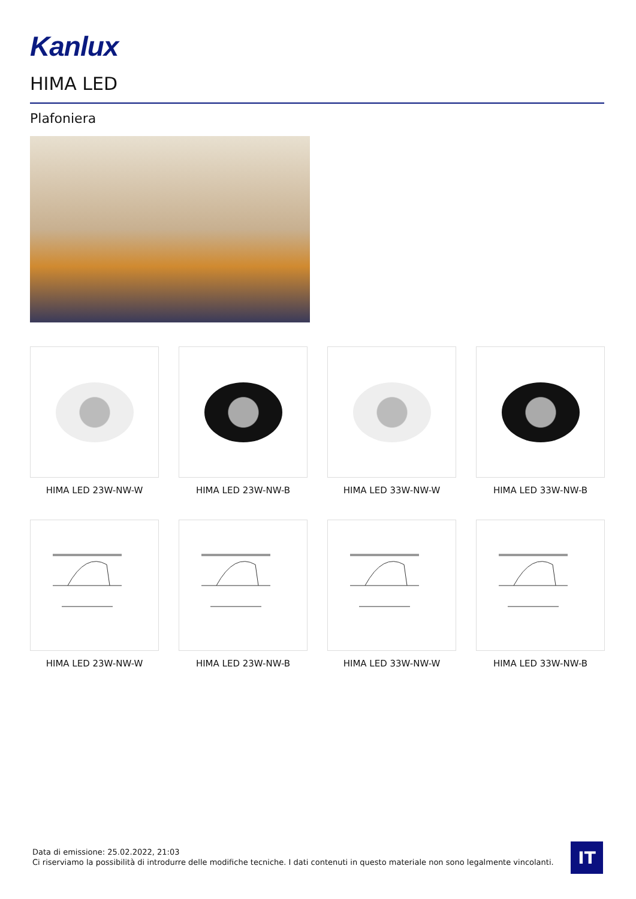Kanlux
HIMA LED
Plafoniera
HIMA LED 23W-NW-W
HIMA LED 23W-NW-B
HIMA LED 33W-NW-W
HIMA LED 33W-NW-B
HIMA LED 23W-NW-W
HIMA LED 23W-NW-B
HIMA LED 33W-NW-W
HIMA LED 33W-NW-B
Data di emissione: 25.02.2022, 21:03
Ci riserviamo la possibilità di introdurre delle modifiche tecniche. I dati contenuti in questo materiale non sono legalmente vincolanti.
IT